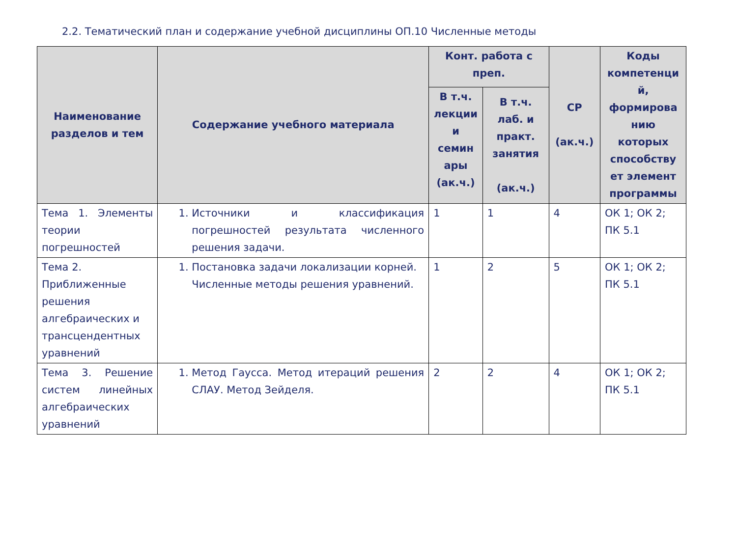2.2. Тематический план и содержание учебной дисциплины ОП.10 Численные методы
| Наименование разделов и тем | Содержание учебного материала | Конт. работа с преп. | | СР (ак.ч.) | Коды компетенци й, формирова нию которых способству ет элемент программы |
| --- | --- | --- | --- | --- | --- |
| | | В т.ч. лекции и семин ары (ак.ч.) | В т.ч. лаб. и практ. занятия (ак.ч.) | | |
| Тема 1. Элементы теории погрешностей | 1. Источники и классификация погрешностей результата численного решения задачи. | 1 | 1 | 4 | ОК 1; ОК 2; ПК 5.1 |
| Тема 2. Приближенные решения алгебраических и трансцендентных уравнений | 1. Постановка задачи локализации корней. Численные методы решения уравнений. | 1 | 2 | 5 | ОК 1; ОК 2; ПК 5.1 |
| Тема 3. Решение систем линейных алгебраических уравнений | 1. Метод Гаусса. Метод итераций решения СЛАУ. Метод Зейделя. | 2 | 2 | 4 | ОК 1; ОК 2; ПК 5.1 |